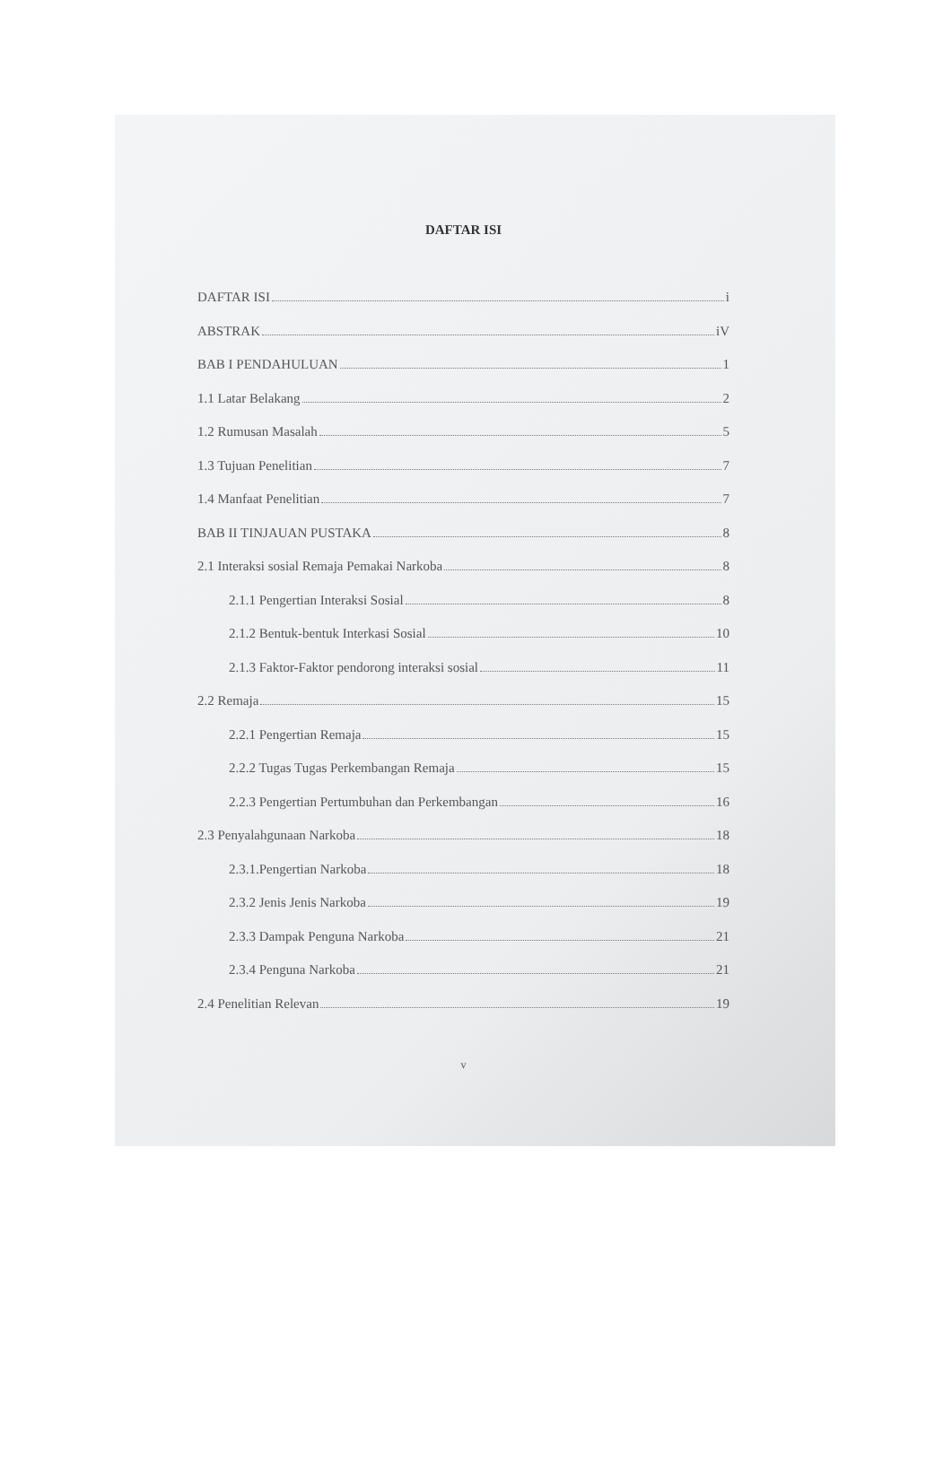DAFTAR ISI
DAFTAR ISI i
ABSTRAK iV
BAB I PENDAHULUAN 1
1.1 Latar Belakang 2
1.2 Rumusan Masalah 5
1.3 Tujuan Penelitian 7
1.4 Manfaat Penelitian 7
BAB II TINJAUAN PUSTAKA 8
2.1 Interaksi sosial Remaja Pemakai Narkoba 8
2.1.1 Pengertian Interaksi Sosial 8
2.1.2 Bentuk-bentuk Interkasi Sosial 10
2.1.3 Faktor-Faktor pendorong interaksi sosial 11
2.2 Remaja 15
2.2.1 Pengertian Remaja 15
2.2.2 Tugas Tugas Perkembangan Remaja 15
2.2.3 Pengertian Pertumbuhan dan Perkembangan 16
2.3 Penyalahgunaan Narkoba 18
2.3.1.Pengertian Narkoba 18
2.3.2 Jenis Jenis Narkoba 19
2.3.3 Dampak Penguna Narkoba 21
2.3.4 Penguna Narkoba 21
2.4 Penelitian Relevan 19
v